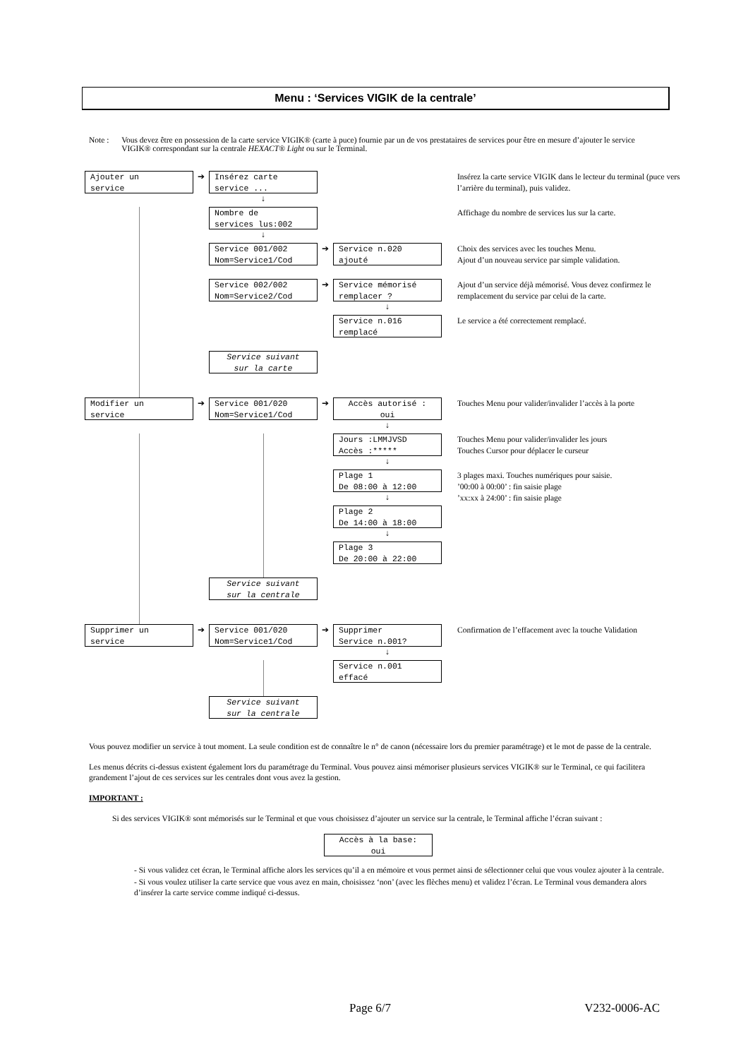Menu : ‘Services VIGIK de la centrale’
Note : Vous devez être en possession de la carte service VIGIK® (carte à puce) fournie par un de vos prestataires de services pour être en mesure d’ajouter le service VIGIK® correspondant sur la centrale HEXACT® Light ou sur le Terminal.
Ajouter un service
➔
Insérez carte service ...
↓
Insérez la carte service VIGIK dans le lecteur du terminal (puce vers l’arrière du terminal), puis validez.
Nombre de services lus:002
↓
Affichage du nombre de services lus sur la carte.
Service 001/002 Nom=Service1/Cod
➔
Service n.020 ajouté
Choix des services avec les touches Menu.
Ajout d’un nouveau service par simple validation.
Service 002/002 Nom=Service2/Cod
➔
Service mémorisé remplacer ?
↓
Ajout d’un service déjà mémorisé. Vous devez confirmez le remplacement du service par celui de la carte.
Service n.016 remplacé
Le service a été correctement remplacé.
Service suivant sur la carte
Modifier un service
➔
Service 001/020 Nom=Service1/Cod
➔
Accès autorisé : oui
↓
Touches Menu pour valider/invalider l’accès à la porte
Jours :LMMJVSD Accès :*****
↓
Touches Menu pour valider/invalider les jours
Touches Cursor pour déplacer le curseur
Plage 1 De 08:00 à 12:00
↓
3 plages maxi. Touches numériques pour saisie.
’00:00 à 00:00’ : fin saisie plage
’xx:xx à 24:00’ : fin saisie plage
Plage 2 De 14:00 à 18:00
↓
Plage 3 De 20:00 à 22:00
Service suivant sur la centrale
Supprimer un service
➔
Service 001/020 Nom=Service1/Cod
➔
Supprimer Service n.001?
↓
Confirmation de l’effacement avec la touche Validation
Service n.001 effacé
Service suivant sur la centrale
Vous pouvez modifier un service à tout moment. La seule condition est de connaître le n° de canon (nécessaire lors du premier paramétrage) et le mot de passe de la centrale.
Les menus décrits ci-dessus existent également lors du paramétrage du Terminal. Vous pouvez ainsi mémoriser plusieurs services VIGIK® sur le Terminal, ce qui facilitera grandement l’ajout de ces services sur les centrales dont vous avez la gestion.
IMPORTANT :
Si des services VIGIK® sont mémorisés sur le Terminal et que vous choisissez d’ajouter un service sur la centrale, le Terminal affiche l’écran suivant :
Accès à la base: oui
- Si vous validez cet écran, le Terminal affiche alors les services qu’il a en mémoire et vous permet ainsi de sélectionner celui que vous voulez ajouter à la centrale.
- Si vous voulez utiliser la carte service que vous avez en main, choisissez ‘non’ (avec les flèches menu) et validez l’écran. Le Terminal vous demandera alors d’insérer la carte service comme indiqué ci-dessus.
Page 6/7 V232-0006-AC